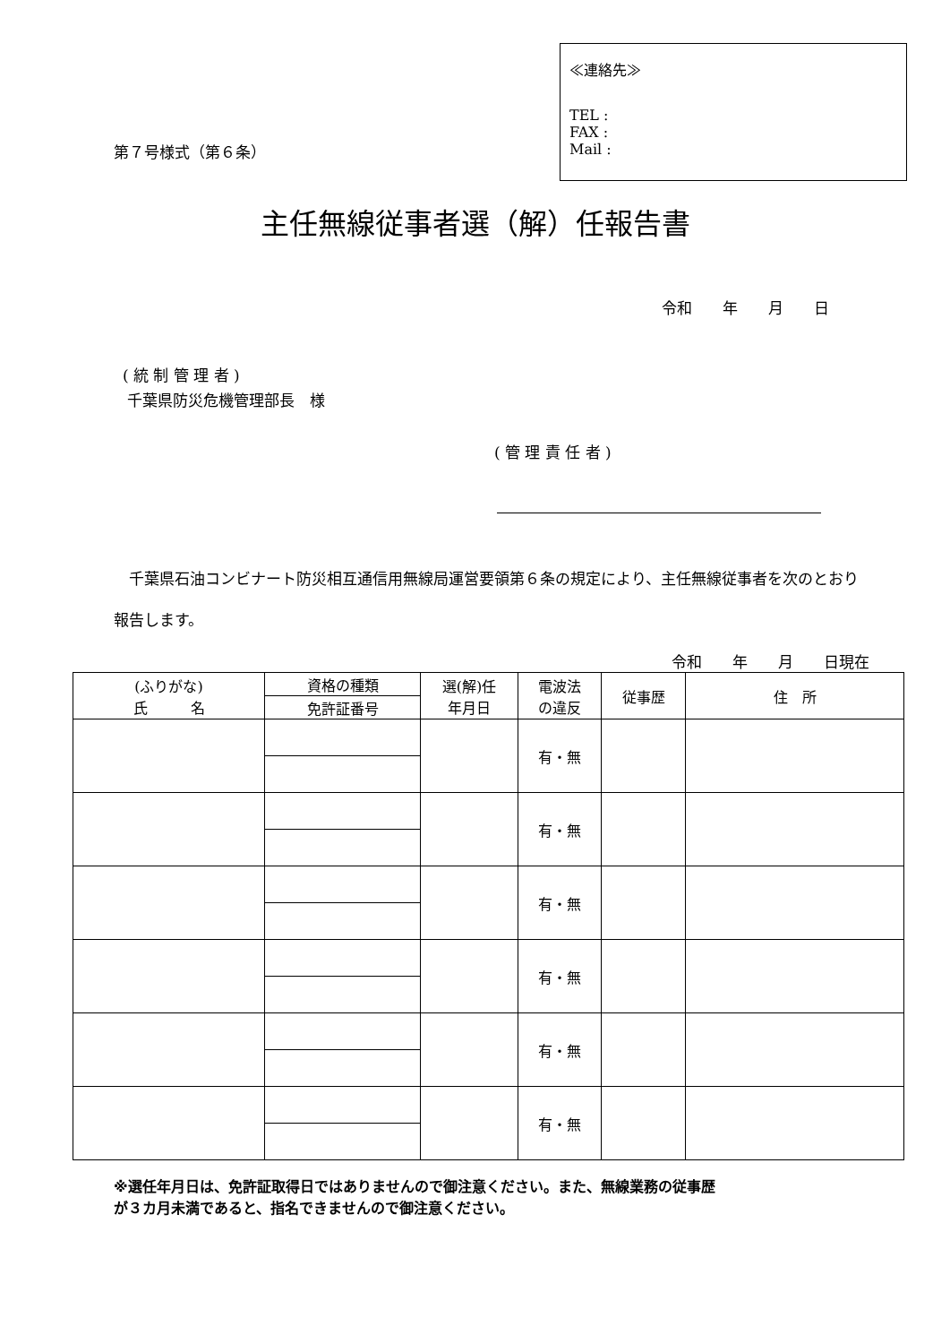第７号様式（第６条）
≪連絡先≫
TEL :
FAX :
Mail :
主任無線従事者選（解）任報告書
令和　　年　　月　　日
( 統 制 管 理 者 )
千葉県防災危機管理部長　様
( 管 理 責 任 者 )
　千葉県石油コンビナート防災相互通信用無線局運営要領第６条の規定により、主任無線従事者を次のとおり報告します。
令和　　年　　月　　日現在
| (ふりがな) 氏 名 | 資格の種類 | 選(解)任 年月日 | 電波法 の違反 | 従事歴 | 住 所 |
| --- | --- | --- | --- | --- | --- |
| | 免許証番号 | | | | |
| | | | 有・無 | | |
| | | | 有・無 | | |
| | | | 有・無 | | |
| | | | 有・無 | | |
| | | | 有・無 | | |
| | | | 有・無 | | |
※選任年月日は、免許証取得日ではありませんので御注意ください。また、無線業務の従事歴
が３カ月未満であると、指名できませんので御注意ください。